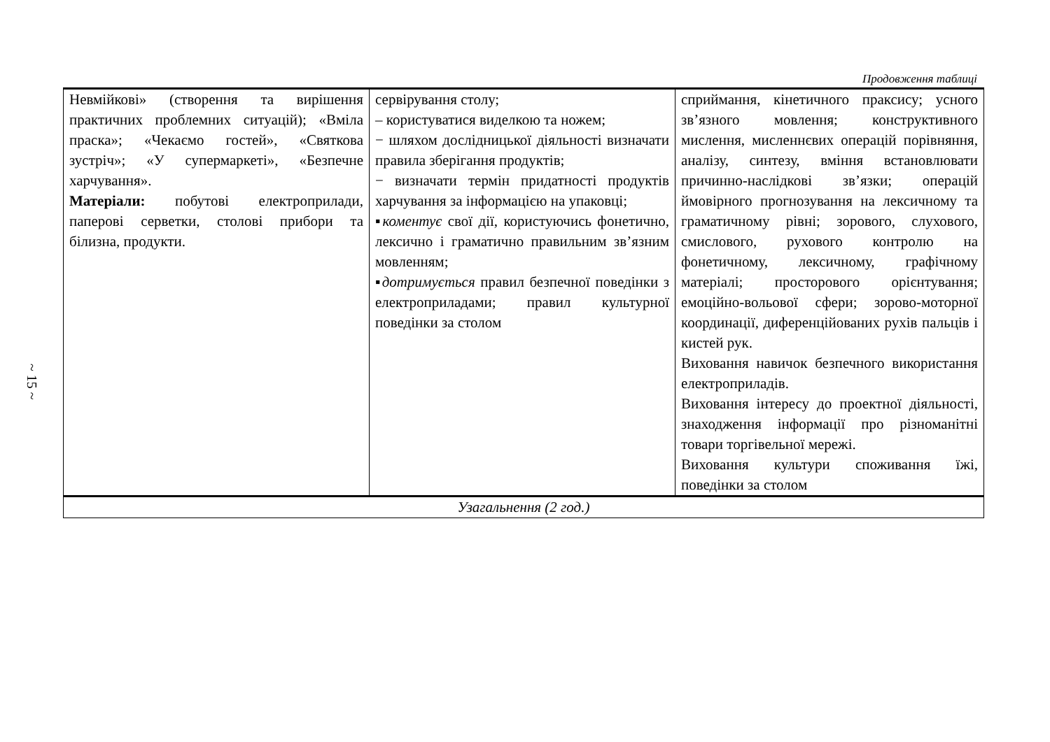~ 15 ~
Продовження таблиці
| Невмійкові» (створення та вирішення практичних проблемних ситуацій); «Вміла праска»; «Чекаємо гостей», «Святкова зустріч»; «У супермаркеті», «Безпечне харчування». Матеріали: побутові електроприлади, паперові серветки, столові прибори та білизна, продукти. | сервірування столу; – користуватися виделкою та ножем; − шляхом дослідницької діяльності визначати правила зберігання продуктів; − визначати термін придатності продуктів харчування за інформацією на упаковці; ▪ коментує свої дії, користуючись фонетично, лексично і граматично правильним зв’язним мовленням; ▪ дотримується правил безпечної поведінки з електроприладами; правил культурної поведінки за столом | сприймання, кінетичного праксису; усного зв’язного мовлення; конструктивного мислення, мисленнєвих операцій порівняння, аналізу, синтезу, вміння встановлювати причинно-наслідкові зв’язки; операцій ймовірного прогнозування на лексичному та граматичному рівні; зорового, слухового, смислового, рухового контролю на фонетичному, лексичному, графічному матеріалі; просторового орієнтування; емоційно-вольової сфери; зорово-моторної координації, диференційованих рухів пальців і кистей рук. Виховання навичок безпечного використання електроприладів. Виховання інтересу до проектної діяльності, знаходження інформації про різноманітні товари торгівельної мережі. Виховання культури споживання їжі, поведінки за столом |
| Узагальнення (2 год.) | | |